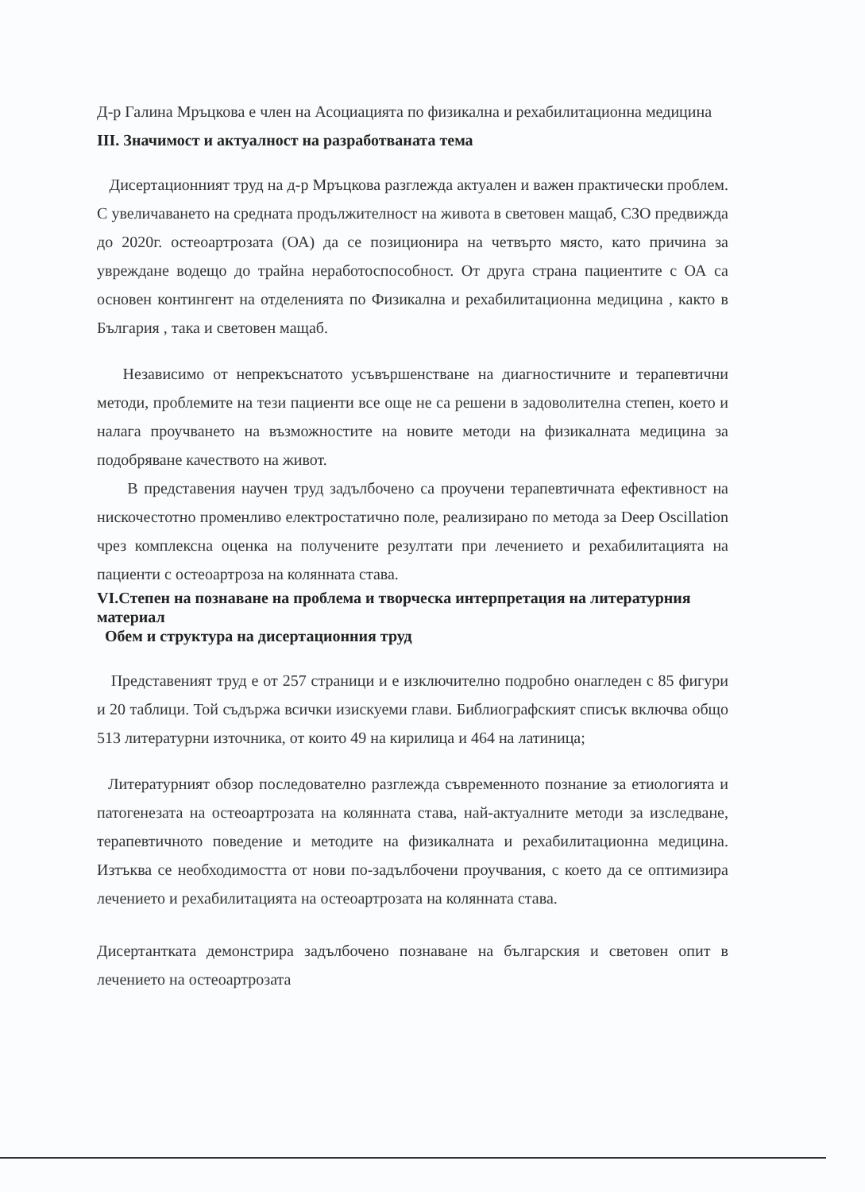Д-р Галина Мръцкова е член на Асоциацията по физикална и рехабилитационна медицина
III. Значимост и актуалност на разработваната тема
Дисертационният труд на д-р Мръцкова разглежда актуален и важен практически проблем. С увеличаването на средната продължителност на живота в световен мащаб, СЗО предвижда до 2020г. остеоартрозата (ОА) да се позиционира на четвърто място, като причина за увреждане водещо до трайна неработоспособност. От друга страна пациентите с ОА са основен контингент на отделенията по Физикална и рехабилитационна медицина , както в България , така и световен мащаб.
Независимо от непрекъснатото усъвършенстване на диагностичните и терапевтични методи, проблемите на тези пациенти все още не са решени в задоволителна степен, което и налага проучването на възможностите на новите методи на физикалната медицина за подобряване качеството на живот.
В представения научен труд задълбочено са проучени терапевтичната ефективност на нискочестотно променливо електростатично поле, реализирано по метода за Deep Oscillation чрез комплексна оценка на получените резултати при лечението и рехабилитацията на пациенти с остеоартроза на колянната става.
VI.Степен на познаване на проблема и творческа интерпретация на литературния материал
Обем и структура на дисертационния труд
Представеният труд е от 257 страници и е изключително подробно онагледен с 85 фигури и 20 таблици. Той съдържа всички изискуеми глави. Библиографският списък включва общо 513 литературни източника, от които 49 на кирилица и 464 на латиница;
Литературният обзор последователно разглежда съвременното познание за етиологията и патогенезата на остеоартрозата на колянната става, най-актуалните методи за изследване, терапевтичното поведение и методите на физикалната и рехабилитационна медицина. Изтъква се необходимостта от нови по-задълбочени проучвания, с което да се оптимизира лечението и рехабилитацията на остеоартрозата на колянната става.
Дисертантката демонстрира задълбочено познаване на българския и световен опит в лечението на остеоартрозата